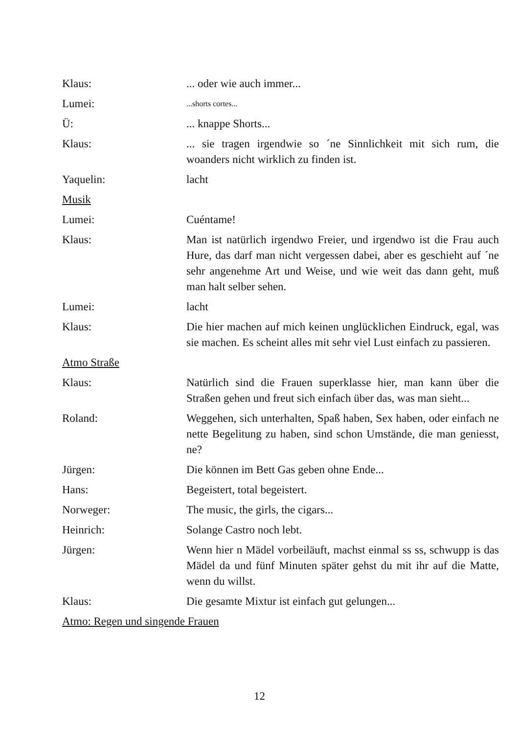Klaus: ... oder wie auch immer...
Lumei:
...shorts cortes...
Ü: ... knappe Shorts...
Klaus: ... sie tragen irgendwie so ´ne Sinnlichkeit mit sich rum, die woanders nicht wirklich zu finden ist.
Yaquelin: lacht
Musik
Lumei: Cuéntame!
Klaus: Man ist natürlich irgendwo Freier, und irgendwo ist die Frau auch Hure, das darf man nicht vergessen dabei, aber es geschieht auf ´ne sehr angenehme Art und Weise, und wie weit das dann geht, muß man halt selber sehen.
Lumei: lacht
Klaus: Die hier machen auf mich keinen unglücklichen Eindruck, egal, was sie machen. Es scheint alles mit sehr viel Lust einfach zu passieren.
Atmo Straße
Klaus: Natürlich sind die Frauen superklasse hier, man kann über die Straßen gehen und freut sich einfach über das, was man sieht...
Roland: Weggehen, sich unterhalten, Spaß haben, Sex haben, oder einfach ne nette Begelitung zu haben, sind schon Umstände, die man geniesst, ne?
Jürgen: Die können im Bett Gas geben ohne Ende...
Hans: Begeistert, total begeistert.
Norweger: The music, the girls, the cigars...
Heinrich: Solange Castro noch lebt.
Jürgen: Wenn hier n Mädel vorbeiläuft, machst einmal ss ss, schwupp is das Mädel da und fünf Minuten später gehst du mit ihr auf die Matte, wenn du willst.
Klaus: Die gesamte Mixtur ist einfach gut gelungen...
Atmo: Regen und singende Frauen
12